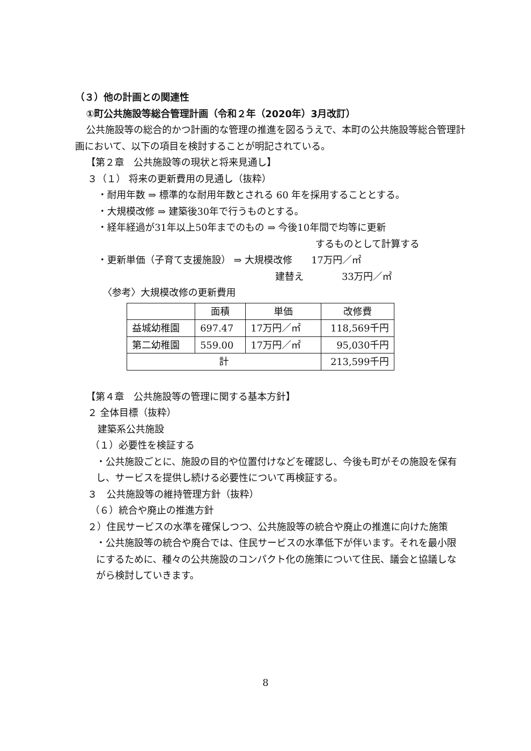（３）他の計画との関連性
①町公共施設等総合管理計画（令和２年（2020年）3月改訂）
公共施設等の総合的かつ計画的な管理の推進を図るうえで、本町の公共施設等総合管理計画において、以下の項目を検討することが明記されている。
【第２章　公共施設等の現状と将来見通し】
３（１） 将来の更新費用の見通し（抜粋）
・耐用年数 ⇒ 標準的な耐用年数とされる 60 年を採用することとする。
・大規模改修 ⇒ 建築後30年で行うものとする。
・経年経過が31年以上50年までのもの ⇒ 今後10年間で均等に更新
するものとして計算する
・更新単価（子育て支援施設） ⇒ 大規模改修　　17万円／㎡
建替え　　　　33万円／㎡
〈参考〉大規模改修の更新費用
| | 面積 | 単価 | 改修費 |
| 益城幼稚園 | 697.47 | 17万円／㎡ | 118,569千円 |
| 第二幼稚園 | 559.00 | 17万円／㎡ | 95,030千円 |
| 計 | | | 213,599千円 |
【第４章　公共施設等の管理に関する基本方針】
２ 全体目標（抜粋）
建築系公共施設
（１）必要性を検証する
・公共施設ごとに、施設の目的や位置付けなどを確認し、今後も町がその施設を保有し、サービスを提供し続ける必要性について再検証する。
３　公共施設等の維持管理方針（抜粋）
（６）統合や廃止の推進方針
２）住民サービスの水準を確保しつつ、公共施設等の統合や廃止の推進に向けた施策
・公共施設等の統合や廃合では、住民サービスの水準低下が伴います。それを最小限にするために、種々の公共施設のコンパクト化の施策について住民、議会と協議しながら検討していきます。
8